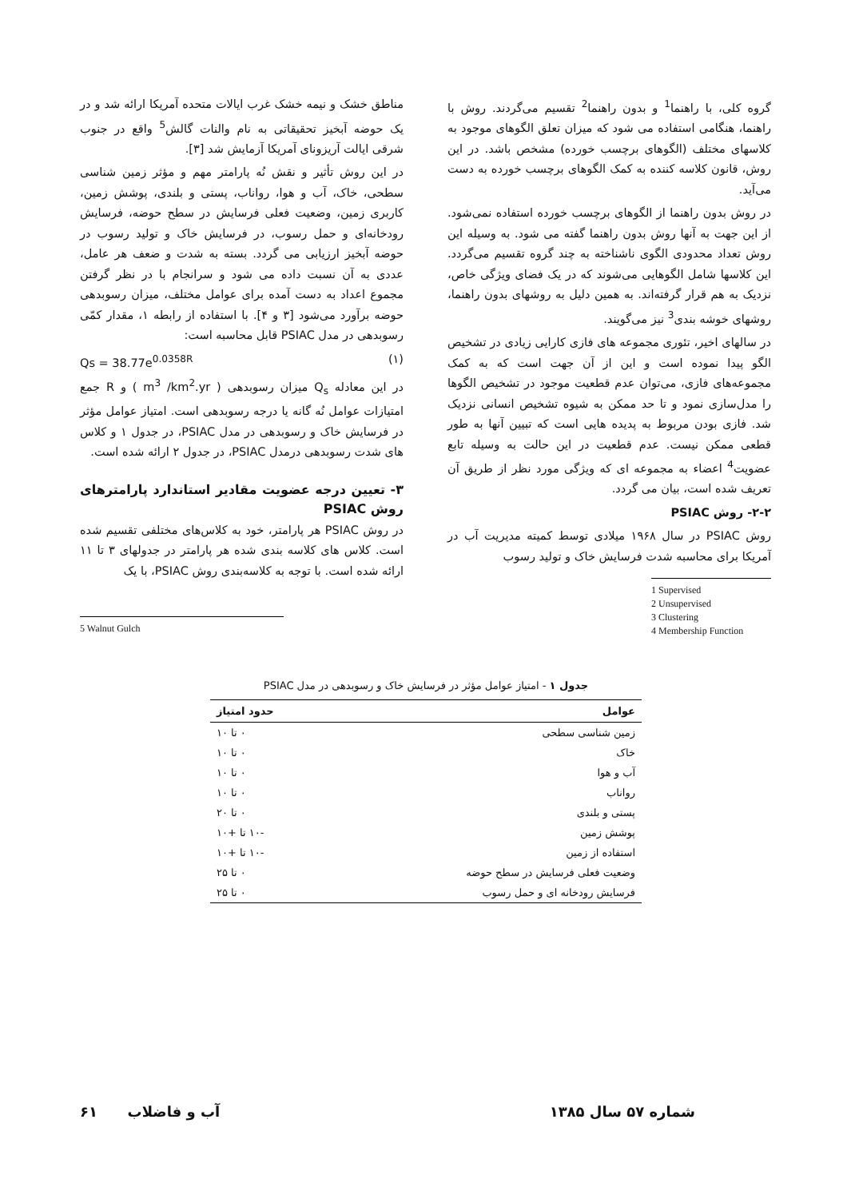گروه کلی، با راهنما<sup>1</sup> و بدون راهنما<sup>2</sup> تقسیم می‌گردند. روش با راهنما، هنگامی استفاده می شود که میزان تعلق الگوهای موجود به کلاسهای مختلف (الگوهای برچسب خورده) مشخص باشد. در این روش، قانون کلاسه کننده به کمک الگوهای برچسب خورده به دست می‌آید.
در روش بدون راهنما از الگوهای برچسب خورده استفاده نمی‌شود. از این جهت به آنها روش بدون راهنما گفته می شود. به وسیله این روش تعداد محدودی الگوی ناشناخته به چند گروه تقسیم می‌گردد. این کلاسها شامل الگوهایی می‌شوند که در یک فضای ویژگی خاص، نزدیک به هم قرار گرفته‌اند. به همین دلیل به روشهای بدون راهنما، روشهای خوشه بندی<sup>3</sup> نیز می‌گویند.
در سالهای اخیر، تئوری مجموعه های فازی کارایی زیادی در تشخیص الگو پیدا نموده است و این از آن جهت است که به کمک مجموعه‌های فازی، می‌توان عدم قطعیت موجود در تشخیص الگوها را مدل‌سازی نمود و تا حد ممکن به شیوه تشخیص انسانی نزدیک شد. فازی بودن مربوط به پدیده هایی است که تبیین آنها به طور قطعی ممکن نیست. عدم قطعیت در این حالت به وسیله تابع عضویت<sup>4</sup> اعضاء به مجموعه ای که ویژگی مورد نظر از طریق آن تعریف شده است، بیان می گردد.
۲-۲- روش PSIAC
روش PSIAC در سال ۱۹۶۸ میلادی توسط کمیته مدیریت آب در آمریکا برای محاسبه شدت فرسایش خاک و تولید رسوب
1 Supervised
2 Unsupervised
3 Clustering
4 Membership Function
مناطق خشک و نیمه خشک غرب ایالات متحده آمریکا ارائه شد و در یک حوضه آبخیز تحقیقاتی به نام والنات گالش<sup>5</sup> واقع در جنوب شرقی ایالت آریزونای آمریکا آزمایش شد [۳].
در این روش تأثیر و نقش نُه پارامتر مهم و مؤثر زمین شناسی سطحی، خاک، آب و هوا، رواناب، پستی و بلندی، پوشش زمین، کاربری زمین، وضعیت فعلی فرسایش در سطح حوضه، فرسایش رودخانه‌ای و حمل رسوب، در فرسایش خاک و تولید رسوب در حوضه آبخیز ارزیابی می گردد. بسته به شدت و ضعف هر عامل، عددی به آن نسبت داده می شود و سرانجام با در نظر گرفتن مجموع اعداد به دست آمده برای عوامل مختلف، میزان رسوبدهی حوضه برآورد می‌شود [۳ و ۴]. با استفاده از رابطه ۱، مقدار کمّی رسوبدهی در مدل PSIAC قابل محاسبه است:
Qs = 38.77e<sup>0.0358R</sup> (۱)
در این معادله Q<sub>s</sub> میزان رسوبدهی ( m<sup>3</sup> /km<sup>2</sup>.yr ) و R جمع امتیازات عوامل نُه گانه یا درجه رسوبدهی است. امتیاز عوامل مؤثر در فرسایش خاک و رسوبدهی در مدل PSIAC، در جدول ۱ و کلاس های شدت رسوبدهی درمدل PSIAC، در جدول ۲ ارائه شده است.
۳- تعیین درجه عضویت مقادیر استاندارد پارامترهای روش PSIAC
در روش PSIAC هر پارامتر، خود به کلاس‌های مختلفی تقسیم شده است. کلاس های کلاسه بندی شده هر پارامتر در جدولهای ۳ تا ۱۱ ارائه شده است. با توجه به کلاسه‌بندی روش PSIAC، با یک
5 Walnut Gulch
جدول ۱ - امتیاز عوامل مؤثر در فرسایش خاک و رسوبدهی در مدل PSIAC
| عوامل | حدود امتیاز |
| --- | --- |
| زمین شناسی سطحی | ۰ تا ۱۰ |
| خاک | ۰ تا ۱۰ |
| آب و هوا | ۰ تا ۱۰ |
| رواناب | ۰ تا ۱۰ |
| پستی و بلندی | ۰ تا ۲۰ |
| پوشش زمین | -۱۰ تا +۱۰ |
| استفاده از زمین | -۱۰ تا +۱۰ |
| وضعیت فعلی فرسایش در سطح حوضه | ۰ تا ۲۵ |
| فرسایش رودخانه ای و حمل رسوب | ۰ تا ۲۵ |
شماره ۵۷ سال ۱۳۸۵ آب و فاضلاب ۶۱